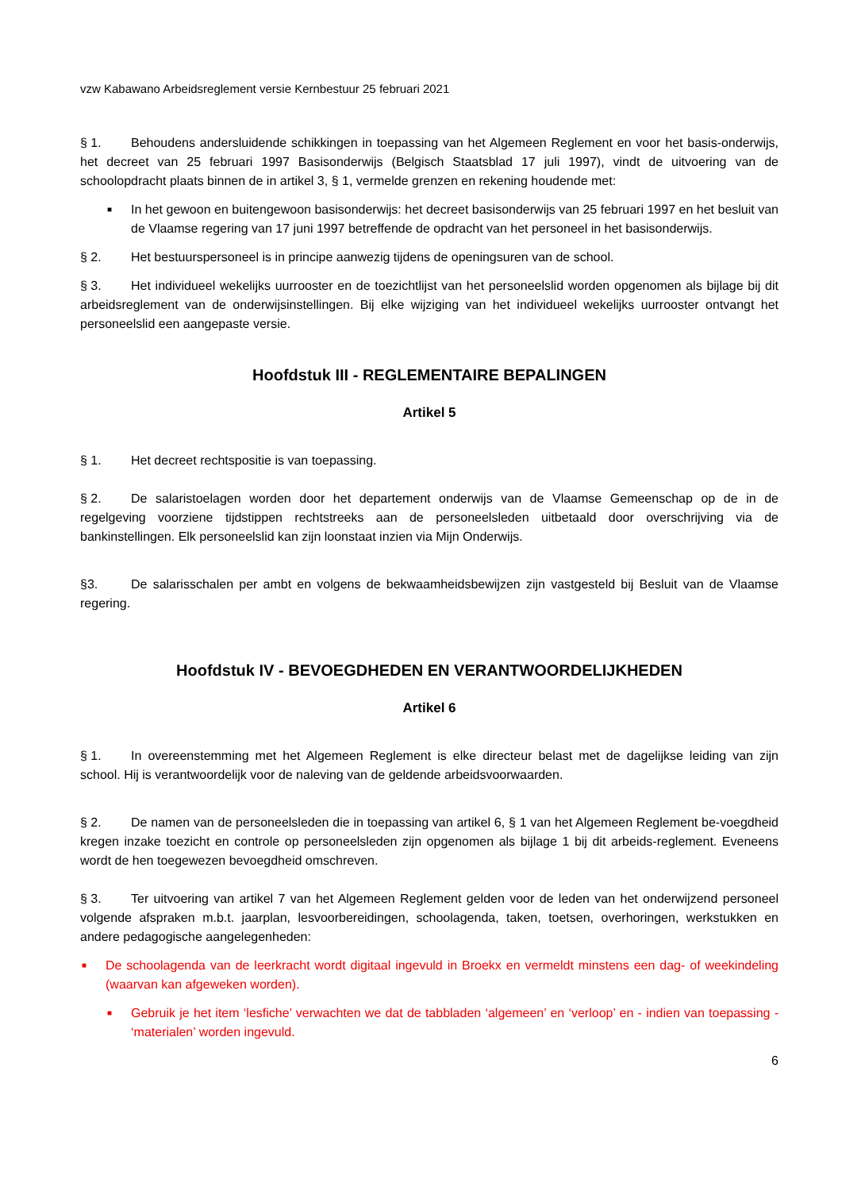vzw Kabawano Arbeidsreglement versie Kernbestuur 25 februari 2021
§ 1. Behoudens andersluidende schikkingen in toepassing van het Algemeen Reglement en voor het basis-onderwijs, het decreet van 25 februari 1997 Basisonderwijs (Belgisch Staatsblad 17 juli 1997), vindt de uitvoering van de schoolopdracht plaats binnen de in artikel 3, § 1, vermelde grenzen en rekening houdende met:
■ In het gewoon en buitengewoon basisonderwijs: het decreet basisonderwijs van 25 februari 1997 en het besluit van de Vlaamse regering van 17 juni 1997 betreffende de opdracht van het personeel in het basisonderwijs.
§ 2. Het bestuurspersoneel is in principe aanwezig tijdens de openingsuren van de school.
§ 3. Het individueel wekelijks uurrooster en de toezichtlijst van het personeelslid worden opgenomen als bijlage bij dit arbeidsreglement van de onderwijsinstellingen. Bij elke wijziging van het individueel wekelijks uurrooster ontvangt het personeelslid een aangepaste versie.
Hoofdstuk III - REGLEMENTAIRE BEPALINGEN
Artikel 5
§ 1. Het decreet rechtspositie is van toepassing.
§ 2. De salaristoelagen worden door het departement onderwijs van de Vlaamse Gemeenschap op de in de regelgeving voorziene tijdstippen rechtstreeks aan de personeelsleden uitbetaald door overschrijving via de bankinstellingen. Elk personeelslid kan zijn loonstaat inzien via Mijn Onderwijs.
§3. De salarisschalen per ambt en volgens de bekwaamheidsbewijzen zijn vastgesteld bij Besluit van de Vlaamse regering.
Hoofdstuk IV - BEVOEGDHEDEN EN VERANTWOORDELIJKHEDEN
Artikel 6
§ 1. In overeenstemming met het Algemeen Reglement is elke directeur belast met de dagelijkse leiding van zijn school. Hij is verantwoordelijk voor de naleving van de geldende arbeidsvoorwaarden.
§ 2. De namen van de personeelsleden die in toepassing van artikel 6, § 1 van het Algemeen Reglement be-voegdheid kregen inzake toezicht en controle op personeelsleden zijn opgenomen als bijlage 1 bij dit arbeids-reglement. Eveneens wordt de hen toegewezen bevoegdheid omschreven.
§ 3. Ter uitvoering van artikel 7 van het Algemeen Reglement gelden voor de leden van het onderwijzend personeel volgende afspraken m.b.t. jaarplan, lesvoorbereidingen, schoolagenda, taken, toetsen, overhoringen, werkstukken en andere pedagogische aangelegenheden:
■ De schoolagenda van de leerkracht wordt digitaal ingevuld in Broekx en vermeldt minstens een dag- of weekindeling (waarvan kan afgeweken worden).
■ Gebruik je het item ‘lesfiche’ verwachten we dat de tabbladen ‘algemeen’ en ‘verloop’ en - indien van toepassing - ‘materialen’ worden ingevuld.
6